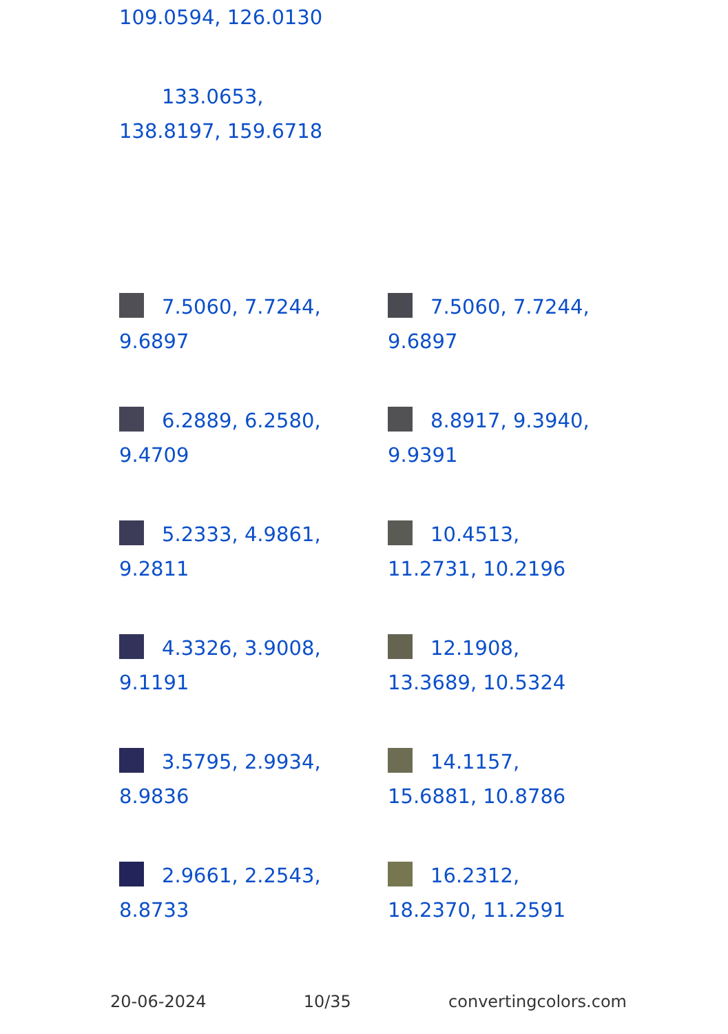109.0594, 126.0130
133.0653,
138.8197, 159.6718
7.5060, 7.7244, 9.6897
7.5060, 7.7244, 9.6897
6.2889, 6.2580, 9.4709
8.8917, 9.3940, 9.9391
5.2333, 4.9861, 9.2811
10.4513, 11.2731, 10.2196
4.3326, 3.9008, 9.1191
12.1908, 13.3689, 10.5324
3.5795, 2.9934, 8.9836
14.1157, 15.6881, 10.8786
2.9661, 2.2543, 8.8733
16.2312, 18.2370, 11.2591
20-06-2024 10/35 convertingcolors.com